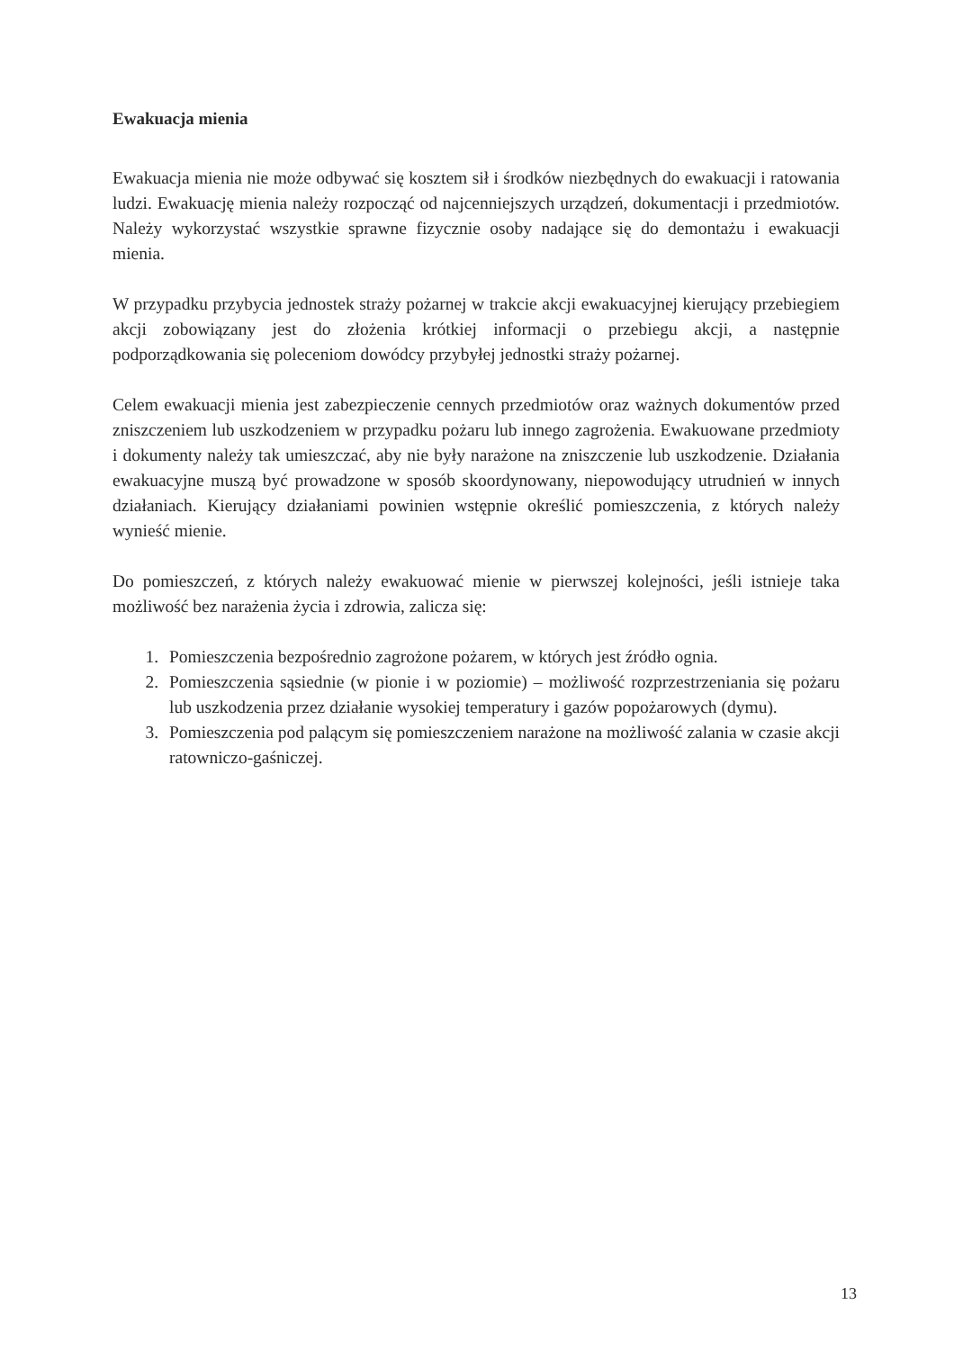Ewakuacja mienia
Ewakuacja mienia nie może odbywać się kosztem sił i środków niezbędnych do ewakuacji i ratowania ludzi. Ewakuację mienia należy rozpocząć od najcenniejszych urządzeń, dokumentacji i przedmiotów. Należy wykorzystać wszystkie sprawne fizycznie osoby nadające się do demontażu i ewakuacji mienia.
W przypadku przybycia jednostek straży pożarnej w trakcie akcji ewakuacyjnej kierujący przebiegiem akcji zobowiązany jest do złożenia krótkiej informacji o przebiegu akcji, a następnie podporządkowania się poleceniom dowódcy przybyłej jednostki straży pożarnej.
Celem ewakuacji mienia jest zabezpieczenie cennych przedmiotów oraz ważnych dokumentów przed zniszczeniem lub uszkodzeniem w przypadku pożaru lub innego zagrożenia. Ewakuowane przedmioty i dokumenty należy tak umieszczać, aby nie były narażone na zniszczenie lub uszkodzenie. Działania ewakuacyjne muszą być prowadzone w sposób skoordynowany, niepowodujący utrudnień w innych działaniach. Kierujący działaniami powinien wstępnie określić pomieszczenia, z których należy wynieść mienie.
Do pomieszczeń, z których należy ewakuować mienie w pierwszej kolejności, jeśli istnieje taka możliwość bez narażenia życia i zdrowia, zalicza się:
1. Pomieszczenia bezpośrednio zagrożone pożarem, w których jest źródło ognia.
2. Pomieszczenia sąsiednie (w pionie i w poziomie) – możliwość rozprzestrzeniania się pożaru lub uszkodzenia przez działanie wysokiej temperatury i gazów popożarowych (dymu).
3. Pomieszczenia pod palącym się pomieszczeniem narażone na możliwość zalania w czasie akcji ratowniczo-gaśniczej.
13